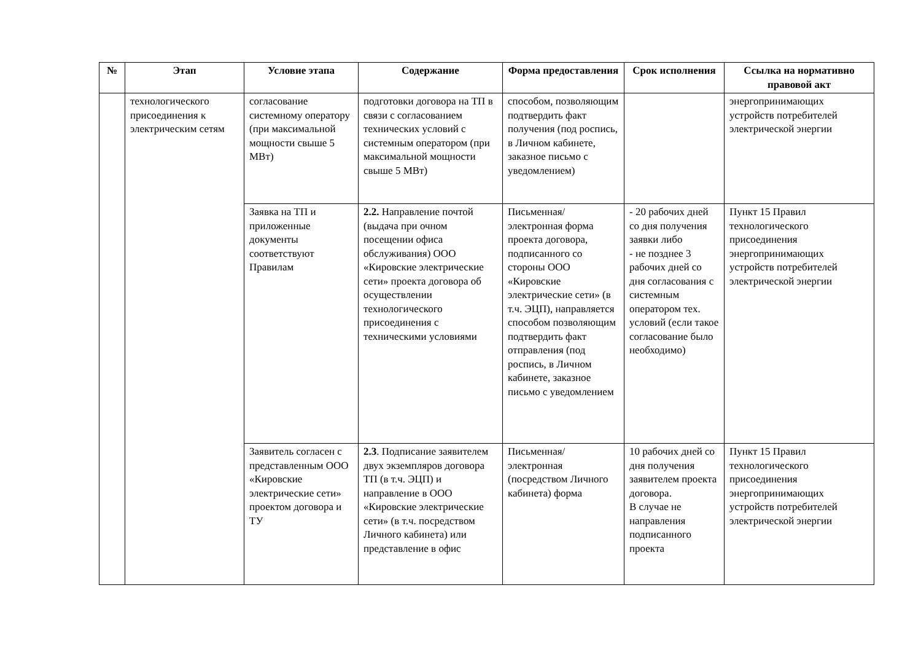| № | Этап | Условие этапа | Содержание | Форма предоставления | Срок исполнения | Ссылка на нормативно правовой акт |
| --- | --- | --- | --- | --- | --- | --- |
| | технологического присоединения к электрическим сетям | согласование системному оператору (при максимальной мощности свыше 5 МВт) | подготовки договора на ТП в связи с согласованием технических условий с системным оператором (при максимальной мощности свыше 5 МВт) | способом, позволяющим подтвердить факт получения (под роспись, в Личном кабинете, заказное письмо с уведомлением) | | энергопринимающих устройств потребителей электрической энергии |
| | | Заявка на ТП и приложенные документы соответствуют Правилам | 2.2. Направление почтой (выдача при очном посещении офиса обслуживания) ООО «Кировские электрические сети» проекта договора об осуществлении технологического присоединения с техническими условиями | Письменная/электронная форма проекта договора, подписанного со стороны ООО «Кировские электрические сети» (в т.ч. ЭЦП), направляется способом позволяющим подтвердить факт отправления (под роспись, в Личном кабинете, заказное письмо с уведомлением | - 20 рабочих дней со дня получения заявки либо - не позднее 3 рабочих дней со дня согласования с системным оператором тех. условий (если такое согласование было необходимо) | Пункт 15 Правил технологического присоединения энергопринимающих устройств потребителей электрической энергии |
| | | Заявитель согласен с представленным ООО «Кировские электрические сети» проектом договора и ТУ | 2.3 . Подписание заявителем двух экземпляров договора ТП (в т.ч. ЭЦП) и направление в ООО «Кировские электрические сети» (в т.ч. посредством Личного кабинета) или представление в офис | Письменная/электронная (посредством Личного кабинета) форма | 10 рабочих дней со дня получения заявителем проекта договора. В случае не направления подписанного проекта | Пункт 15 Правил технологического присоединения энергопринимающих устройств потребителей электрической энергии |